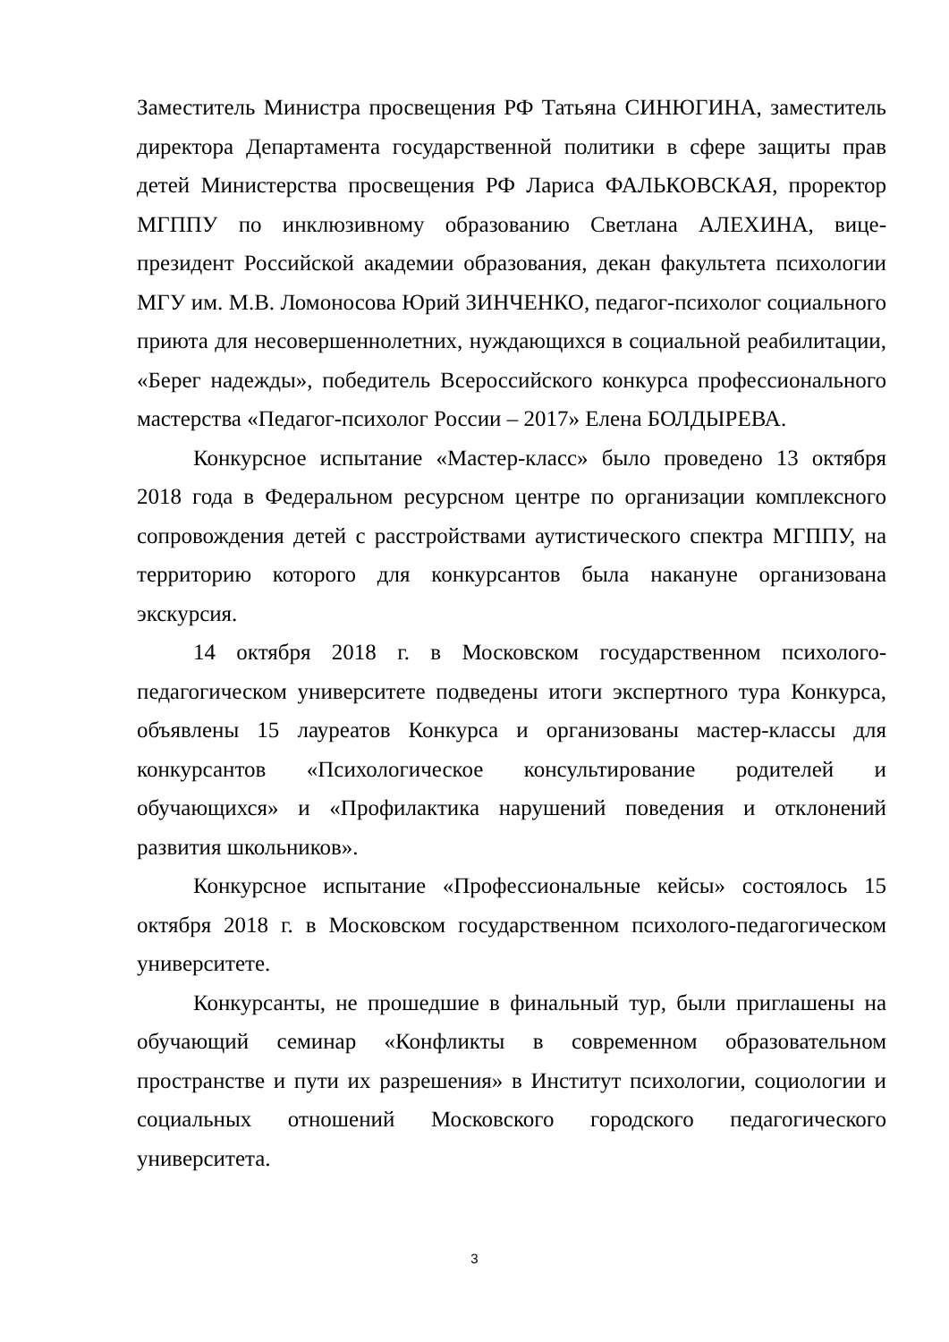Заместитель Министра просвещения РФ Татьяна СИНЮГИНА, заместитель директора Департамента государственной политики в сфере защиты прав детей Министерства просвещения РФ Лариса ФАЛЬКОВСКАЯ, проректор МГППУ по инклюзивному образованию Светлана АЛЕХИНА, вице-президент Российской академии образования, декан факультета психологии МГУ им. М.В. Ломоносова Юрий ЗИНЧЕНКО, педагог-психолог социального приюта для несовершеннолетних, нуждающихся в социальной реабилитации, «Берег надежды», победитель Всероссийского конкурса профессионального мастерства «Педагог-психолог России – 2017» Елена БОЛДЫРЕВА.
Конкурсное испытание «Мастер-класс» было проведено 13 октября 2018 года в Федеральном ресурсном центре по организации комплексного сопровождения детей с расстройствами аутистического спектра МГППУ, на территорию которого для конкурсантов была накануне организована экскурсия.
14 октября 2018 г. в Московском государственном психолого-педагогическом университете подведены итоги экспертного тура Конкурса, объявлены 15 лауреатов Конкурса и организованы мастер-классы для конкурсантов «Психологическое консультирование родителей и обучающихся» и «Профилактика нарушений поведения и отклонений развития школьников».
Конкурсное испытание «Профессиональные кейсы» состоялось 15 октября 2018 г. в Московском государственном психолого-педагогическом университете.
Конкурсанты, не прошедшие в финальный тур, были приглашены на обучающий семинар «Конфликты в современном образовательном пространстве и пути их разрешения» в Институт психологии, социологии и социальных отношений Московского городского педагогического университета.
3